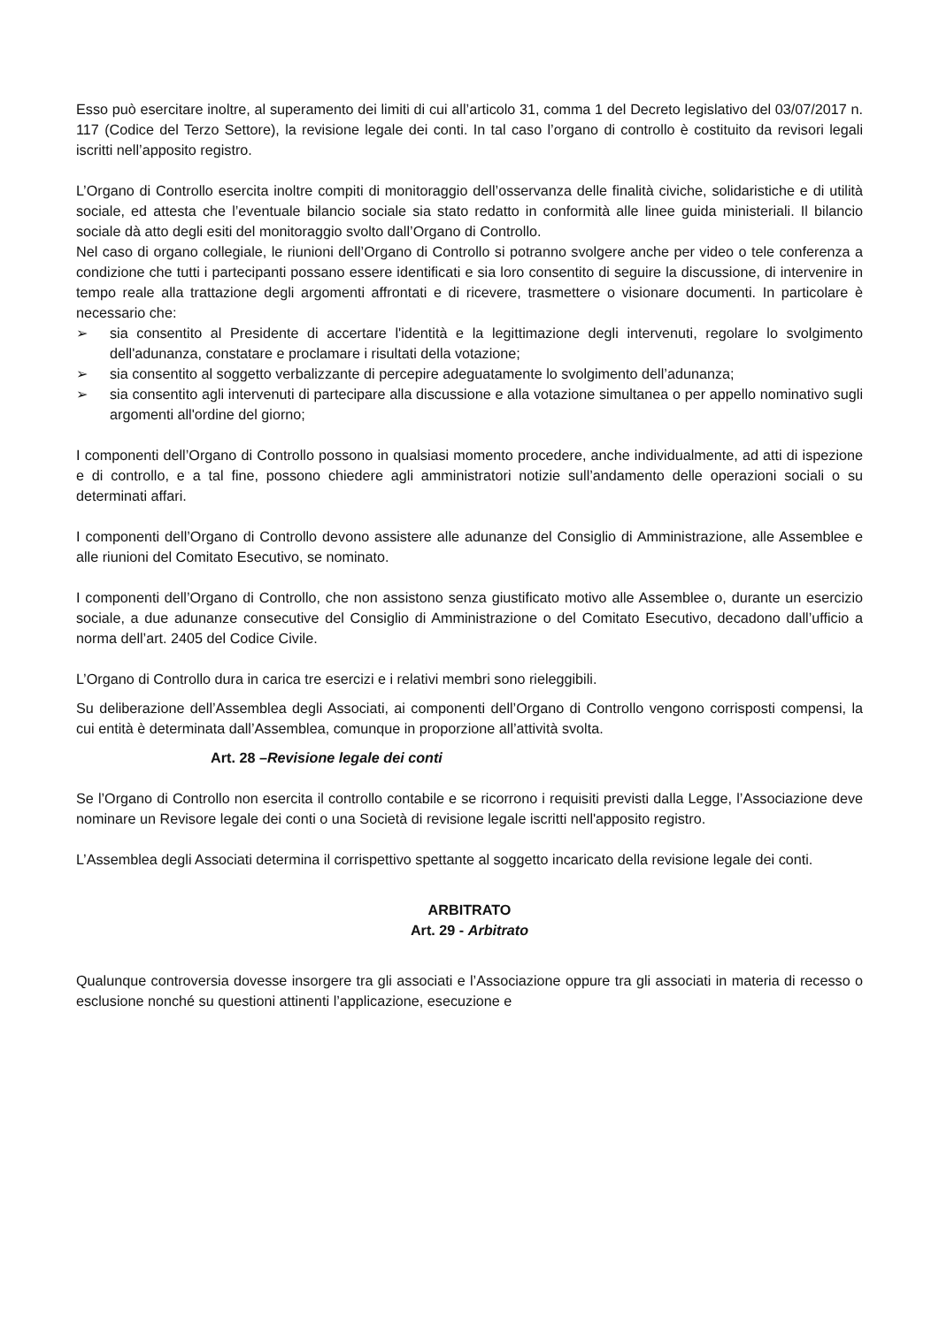Esso può esercitare inoltre, al superamento dei limiti di cui all’articolo 31, comma 1 del Decreto legislativo del 03/07/2017 n. 117 (Codice del Terzo Settore), la revisione legale dei conti. In tal caso l’organo di controllo è costituito da revisori legali iscritti nell’apposito registro.
L’Organo di Controllo esercita inoltre compiti di monitoraggio dell’osservanza delle finalità civiche, solidaristiche e di utilità sociale, ed attesta che l’eventuale bilancio sociale sia stato redatto in conformità alle linee guida ministeriali. Il bilancio sociale dà atto degli esiti del monitoraggio svolto dall’Organo di Controllo.
Nel caso di organo collegiale, le riunioni dell’Organo di Controllo si potranno svolgere anche per video o tele conferenza a condizione che tutti i partecipanti possano essere identificati e sia loro consentito di seguire la discussione, di intervenire in tempo reale alla trattazione degli argomenti affrontati e di ricevere, trasmettere o visionare documenti. In particolare è necessario che:
➢ sia consentito al Presidente di accertare l'identità e la legittimazione degli intervenuti, regolare lo svolgimento dell'adunanza, constatare e proclamare i risultati della votazione;
➢ sia consentito al soggetto verbalizzante di percepire adeguatamente lo svolgimento dell’adunanza;
➢ sia consentito agli intervenuti di partecipare alla discussione e alla votazione simultanea o per appello nominativo sugli argomenti all'ordine del giorno;
I componenti dell’Organo di Controllo possono in qualsiasi momento procedere, anche individualmente, ad atti di ispezione e di controllo, e a tal fine, possono chiedere agli amministratori notizie sull’andamento delle operazioni sociali o su determinati affari.
I componenti dell’Organo di Controllo devono assistere alle adunanze del Consiglio di Amministrazione, alle Assemblee e alle riunioni del Comitato Esecutivo, se nominato.
I componenti dell’Organo di Controllo, che non assistono senza giustificato motivo alle Assemblee o, durante un esercizio sociale, a due adunanze consecutive del Consiglio di Amministrazione o del Comitato Esecutivo, decadono dall’ufficio a norma dell’art. 2405 del Codice Civile.
L’Organo di Controllo dura in carica tre esercizi e i relativi membri sono rieleggibili.
Su deliberazione dell’Assemblea degli Associati, ai componenti dell’Organo di Controllo vengono corrisposti compensi, la cui entità è determinata dall’Assemblea, comunque in proporzione all’attività svolta.
Art. 28 –Revisione legale dei conti
Se l’Organo di Controllo non esercita il controllo contabile e se ricorrono i requisiti previsti dalla Legge, l’Associazione deve nominare un Revisore legale dei conti o una Società di revisione legale iscritti nell'apposito registro.
L’Assemblea degli Associati determina il corrispettivo spettante al soggetto incaricato della revisione legale dei conti.
ARBITRATO
Art. 29 - Arbitrato
Qualunque controversia dovesse insorgere tra gli associati e l’Associazione oppure tra gli associati in materia di recesso o esclusione nonché su questioni attinenti l’applicazione, esecuzione e